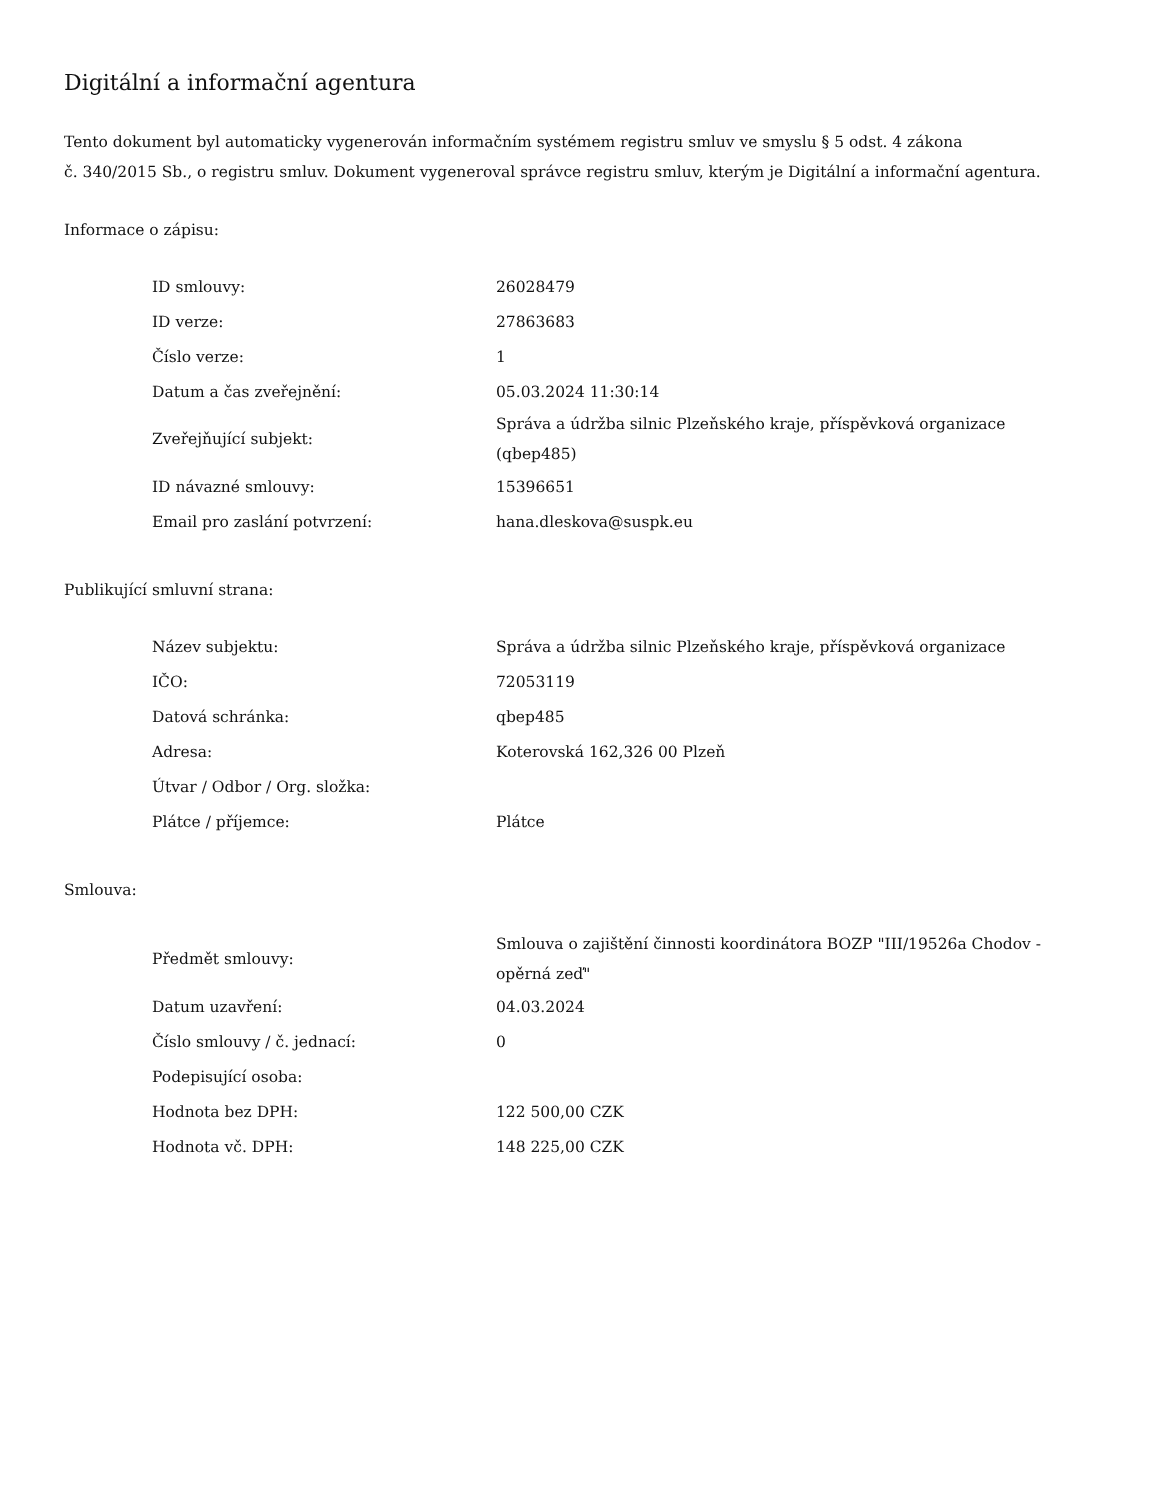Digitální a informační agentura
Tento dokument byl automaticky vygenerován informačním systémem registru smluv ve smyslu § 5 odst. 4 zákona
č. 340/2015 Sb., o registru smluv. Dokument vygeneroval správce registru smluv, kterým je Digitální a informační agentura.
Informace o zápisu:
| ID smlouvy: | 26028479 |
| ID verze: | 27863683 |
| Číslo verze: | 1 |
| Datum a čas zveřejnění: | 05.03.2024 11:30:14 |
| Zveřejňující subjekt: | Správa a údržba silnic Plzeňského kraje, příspěvková organizace (qbep485) |
| ID návazné smlouvy: | 15396651 |
| Email pro zaslání potvrzení: | hana.dleskova@suspk.eu |
Publikující smluvní strana:
| Název subjektu: | Správa a údržba silnic Plzeňského kraje, příspěvková organizace |
| IČO: | 72053119 |
| Datová schránka: | qbep485 |
| Adresa: | Koterovská 162,326 00 Plzeň |
| Útvar / Odbor / Org. složka: | |
| Plátce / příjemce: | Plátce |
Smlouva:
| Předmět smlouvy: | Smlouva o zajištění činnosti koordinátora BOZP "III/19526a Chodov - opěrná zeď" |
| Datum uzavření: | 04.03.2024 |
| Číslo smlouvy / č. jednací: | 0 |
| Podepisující osoba: | |
| Hodnota bez DPH: | 122 500,00 CZK |
| Hodnota vč. DPH: | 148 225,00 CZK |